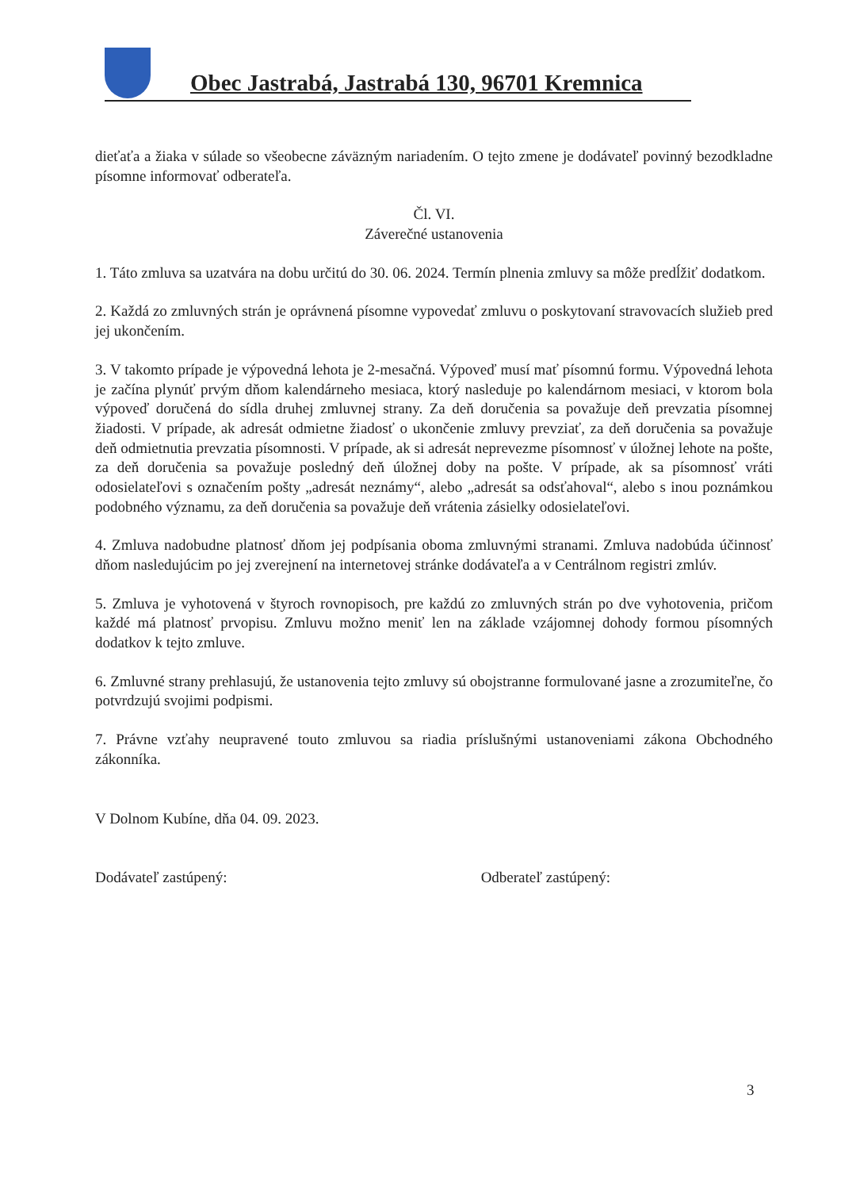Obec Jastrabá, Jastrabá 130, 96701 Kremnica
dieťaťa a žiaka v súlade so všeobecne záväzným nariadením. O tejto zmene je dodávateľ povinný bezodkladne písomne informovať odberateľa.
Čl. VI.
Záverečné ustanovenia
1. Táto zmluva sa uzatvára na dobu určitú do 30. 06. 2024. Termín plnenia zmluvy sa môže predĺžiť dodatkom.
2. Každá zo zmluvných strán je oprávnená písomne vypovedať zmluvu o poskytovaní stravovacích služieb pred jej ukončením.
3. V takomto prípade je výpovedná lehota je 2-mesačná. Výpoveď musí mať písomnú formu. Výpovedná lehota je začína plynúť prvým dňom kalendárneho mesiaca, ktorý nasleduje po kalendárnom mesiaci, v ktorom bola výpoveď doručená do sídla druhej zmluvnej strany. Za deň doručenia sa považuje deň prevzatia písomnej žiadosti. V prípade, ak adresát odmietne žiadosť o ukončenie zmluvy prevziať, za deň doručenia sa považuje deň odmietnutia prevzatia písomnosti. V prípade, ak si adresát neprevezme písomnosť v úložnej lehote na pošte, za deň doručenia sa považuje posledný deň úložnej doby na pošte. V prípade, ak sa písomnosť vráti odosielateľovi s označením pošty „adresát neznámy“, alebo „adresát sa odsťahoval“, alebo s inou poznámkou podobného významu, za deň doručenia sa považuje deň vrátenia zásielky odosielateľovi.
4. Zmluva nadobudne platnosť dňom jej podpísania oboma zmluvnými stranami. Zmluva nadobúda účinnosť dňom nasledujúcim po jej zverejnení na internetovej stránke dodávateľa a v Centrálnom registri zmlúv.
5. Zmluva je vyhotovená v štyroch rovnopisoch, pre každú zo zmluvných strán po dve vyhotovenia, pričom každé má platnosť prvopisu. Zmluvu možno meniť len na základe vzájomnej dohody formou písomných dodatkov k tejto zmluve.
6. Zmluvné strany prehlasujú, že ustanovenia tejto zmluvy sú obojstranne formulované jasne a zrozumiteľne, čo potvrdzujú svojimi podpismi.
7. Právne vzťahy neupravené touto zmluvou sa riadia príslušnými ustanoveniami zákona Obchodného zákonníka.
V Dolnom Kubíne, dňa 04. 09. 2023.
Dodávateľ zastúpený: Odberateľ zastúpený:
3